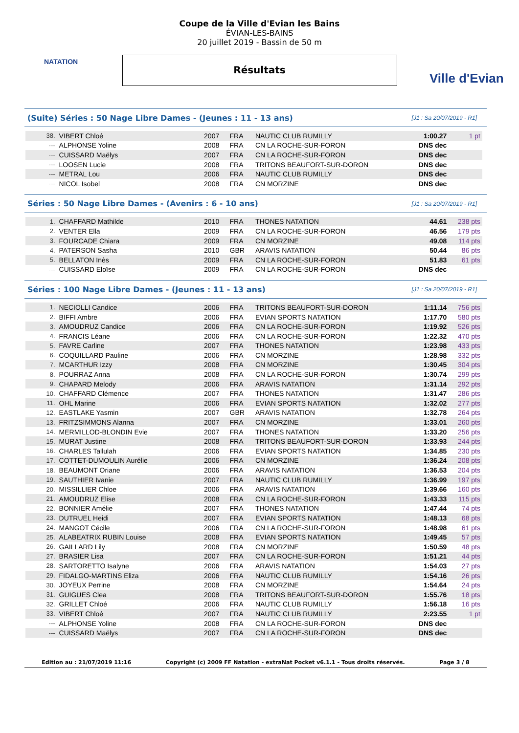NATATION
Coupe de la Ville d'Evian les Bains
ÉVIAN-LES-BAINS
20 juillet 2019 - Bassin de 50 m
Résultats
Ville d'Evian
(Suite) Séries : 50 Nage Libre Dames - (Jeunes : 11 - 13 ans) [J1 : Sa 20/07/2019 - R1]
| 38. | VIBERT Chloé | 2007 | FRA | NAUTIC CLUB RUMILLY | 1:00.27 | 1 pt |
| --- | ALPHONSE Yoline | 2008 | FRA | CN LA ROCHE-SUR-FORON | DNS dec | |
| --- | CUISSARD Maëlys | 2007 | FRA | CN LA ROCHE-SUR-FORON | DNS dec | |
| --- | LOOSEN Lucie | 2008 | FRA | TRITONS BEAUFORT-SUR-DORON | DNS dec | |
| --- | METRAL Lou | 2006 | FRA | NAUTIC CLUB RUMILLY | DNS dec | |
| --- | NICOL Isobel | 2008 | FRA | CN MORZINE | DNS dec | |
Séries : 50 Nage Libre Dames - (Avenirs : 6 - 10 ans) [J1 : Sa 20/07/2019 - R1]
| 1. | CHAFFARD Mathilde | 2010 | FRA | THONES NATATION | 44.61 | 238 pts |
| 2. | VENTER Ella | 2009 | FRA | CN LA ROCHE-SUR-FORON | 46.56 | 179 pts |
| 3. | FOURCADE Chiara | 2009 | FRA | CN MORZINE | 49.08 | 114 pts |
| 4. | PATERSON Sasha | 2010 | GBR | ARAVIS NATATION | 50.44 | 86 pts |
| 5. | BELLATON Inès | 2009 | FRA | CN LA ROCHE-SUR-FORON | 51.83 | 61 pts |
| --- | CUISSARD Eloïse | 2009 | FRA | CN LA ROCHE-SUR-FORON | DNS dec | |
Séries : 100 Nage Libre Dames - (Jeunes : 11 - 13 ans) [J1 : Sa 20/07/2019 - R1]
| 1. | NECIOLLI Candice | 2006 | FRA | TRITONS BEAUFORT-SUR-DORON | 1:11.14 | 756 pts |
| 2. | BIFFI Ambre | 2006 | FRA | EVIAN SPORTS NATATION | 1:17.70 | 580 pts |
| 3. | AMOUDRUZ Candice | 2006 | FRA | CN LA ROCHE-SUR-FORON | 1:19.92 | 526 pts |
| 4. | FRANCIS Léane | 2006 | FRA | CN LA ROCHE-SUR-FORON | 1:22.32 | 470 pts |
| 5. | FAVRE Carline | 2007 | FRA | THONES NATATION | 1:23.98 | 433 pts |
| 6. | COQUILLARD Pauline | 2006 | FRA | CN MORZINE | 1:28.98 | 332 pts |
| 7. | MCARTHUR Izzy | 2008 | FRA | CN MORZINE | 1:30.45 | 304 pts |
| 8. | POURRAZ Anna | 2008 | FRA | CN LA ROCHE-SUR-FORON | 1:30.74 | 299 pts |
| 9. | CHAPARD Melody | 2006 | FRA | ARAVIS NATATION | 1:31.14 | 292 pts |
| 10. | CHAFFARD Clémence | 2007 | FRA | THONES NATATION | 1:31.47 | 286 pts |
| 11. | OHL Marine | 2006 | FRA | EVIAN SPORTS NATATION | 1:32.02 | 277 pts |
| 12. | EASTLAKE Yasmin | 2007 | GBR | ARAVIS NATATION | 1:32.78 | 264 pts |
| 13. | FRITZSIMMONS Alanna | 2007 | FRA | CN MORZINE | 1:33.01 | 260 pts |
| 14. | MERMILLOD-BLONDIN Evie | 2007 | FRA | THONES NATATION | 1:33.20 | 256 pts |
| 15. | MURAT Justine | 2008 | FRA | TRITONS BEAUFORT-SUR-DORON | 1:33.93 | 244 pts |
| 16. | CHARLES Tallulah | 2006 | FRA | EVIAN SPORTS NATATION | 1:34.85 | 230 pts |
| 17. | COTTET-DUMOULIN Aurélie | 2006 | FRA | CN MORZINE | 1:36.24 | 208 pts |
| 18. | BEAUMONT Oriane | 2006 | FRA | ARAVIS NATATION | 1:36.53 | 204 pts |
| 19. | SAUTHIER Ivanie | 2007 | FRA | NAUTIC CLUB RUMILLY | 1:36.99 | 197 pts |
| 20. | MISSILLIER Chloe | 2006 | FRA | ARAVIS NATATION | 1:39.66 | 160 pts |
| 21. | AMOUDRUZ Elise | 2008 | FRA | CN LA ROCHE-SUR-FORON | 1:43.33 | 115 pts |
| 22. | BONNIER Amélie | 2007 | FRA | THONES NATATION | 1:47.44 | 74 pts |
| 23. | DUTRUEL Heidi | 2007 | FRA | EVIAN SPORTS NATATION | 1:48.13 | 68 pts |
| 24. | MANGOT Cécile | 2006 | FRA | CN LA ROCHE-SUR-FORON | 1:48.98 | 61 pts |
| 25. | ALABEATRIX RUBIN Louise | 2008 | FRA | EVIAN SPORTS NATATION | 1:49.45 | 57 pts |
| 26. | GAILLARD Lily | 2008 | FRA | CN MORZINE | 1:50.59 | 48 pts |
| 27. | BRASIER Lisa | 2007 | FRA | CN LA ROCHE-SUR-FORON | 1:51.21 | 44 pts |
| 28. | SARTORETTO Isalyne | 2006 | FRA | ARAVIS NATATION | 1:54.03 | 27 pts |
| 29. | FIDALGO-MARTINS Eliza | 2006 | FRA | NAUTIC CLUB RUMILLY | 1:54.16 | 26 pts |
| 30. | JOYEUX Perrine | 2008 | FRA | CN MORZINE | 1:54.64 | 24 pts |
| 31. | GUIGUES Clea | 2008 | FRA | TRITONS BEAUFORT-SUR-DORON | 1:55.76 | 18 pts |
| 32. | GRILLET Chloé | 2006 | FRA | NAUTIC CLUB RUMILLY | 1:56.18 | 16 pts |
| 33. | VIBERT Chloé | 2007 | FRA | NAUTIC CLUB RUMILLY | 2:23.55 | 1 pt |
| --- | ALPHONSE Yoline | 2008 | FRA | CN LA ROCHE-SUR-FORON | DNS dec | |
| --- | CUISSARD Maëlys | 2007 | FRA | CN LA ROCHE-SUR-FORON | DNS dec | |
Edition au : 21/07/2019 11:16 Copyright (c) 2009 FF Natation - extraNat Pocket v6.1.1 - Tous droits réservés. Page 3 / 8